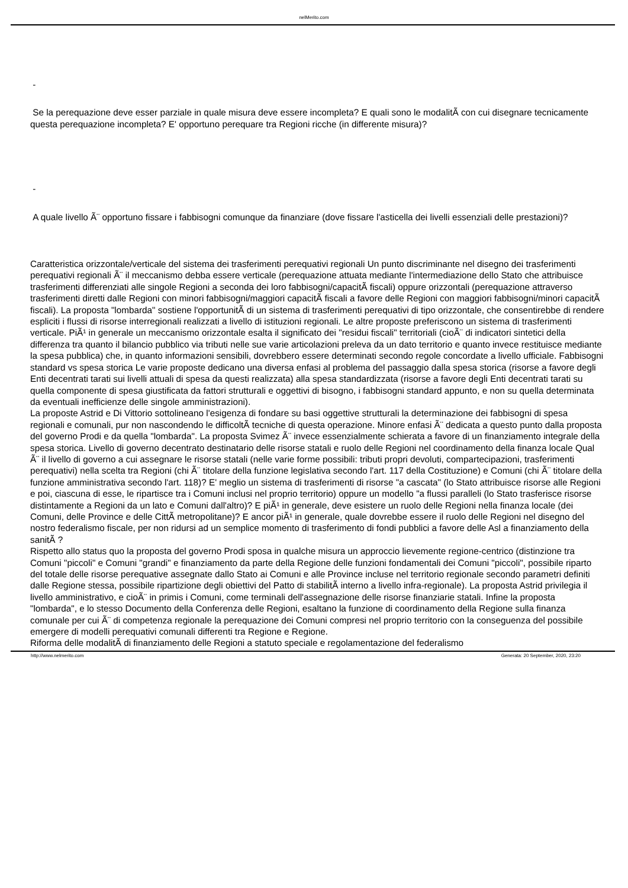nelMerito.com
-
Se la perequazione deve esser parziale in quale misura deve essere incompleta? E quali sono le modalitÃ con cui disegnare tecnicamente questa perequazione incompleta? E' opportuno perequare tra Regioni ricche (in differente misura)?
-
A quale livello Ã¨ opportuno fissare i fabbisogni comunque da finanziare (dove fissare l'asticella dei livelli essenziali delle prestazioni)?
Caratteristica orizzontale/verticale del sistema dei trasferimenti perequativi regionali Un punto discriminante nel disegno dei trasferimenti perequativi regionali Ã¨ il meccanismo debba essere verticale (perequazione attuata mediante l'intermediazione dello Stato che attribuisce trasferimenti differenziati alle singole Regioni a seconda dei loro fabbisogni/capacitÃ fiscali) oppure orizzontali (perequazione attraverso trasferimenti diretti dalle Regioni con minori fabbisogni/maggiori capacitÃ fiscali a favore delle Regioni con maggiori fabbisogni/minori capacitÃ fiscali). La proposta "lombarda" sostiene l'opportunitÃ di un sistema di trasferimenti perequativi di tipo orizzontale, che consentirebbe di rendere espliciti i flussi di risorse interregionali realizzati a livello di istituzioni regionali. Le altre proposte preferiscono un sistema di trasferimenti verticale. PiÃ¹ in generale un meccanismo orizzontale esalta il significato dei "residui fiscali" territoriali (cioÃ¨ di indicatori sintetici della differenza tra quanto il bilancio pubblico via tributi nelle sue varie articolazioni preleva da un dato territorio e quanto invece restituisce mediante la spesa pubblica) che, in quanto informazioni sensibili, dovrebbero essere determinati secondo regole concordate a livello ufficiale. Fabbisogni standard vs spesa storica Le varie proposte dedicano una diversa enfasi al problema del passaggio dalla spesa storica (risorse a favore degli Enti decentrati tarati sui livelli attuali di spesa da questi realizzata) alla spesa standardizzata (risorse a favore degli Enti decentrati tarati su quella componente di spesa giustificata da fattori strutturali e oggettivi di bisogno, i fabbisogni standard appunto, e non su quella determinata da eventuali inefficienze delle singole amministrazioni).
La proposte Astrid e Di Vittorio sottolineano l'esigenza di fondare su basi oggettive strutturali la determinazione dei fabbisogni di spesa regionali e comunali, pur non nascondendo le difficoltÃ tecniche di questa operazione. Minore enfasi Ã¨ dedicata a questo punto dalla proposta del governo Prodi e da quella "lombarda". La proposta Svimez Ã¨ invece essenzialmente schierata a favore di un finanziamento integrale della spesa storica. Livello di governo decentrato destinatario delle risorse statali e ruolo delle Regioni nel coordinamento della finanza locale Qual Ã¨ il livello di governo a cui assegnare le risorse statali (nelle varie forme possibili: tributi propri devoluti, compartecipazioni, trasferimenti perequativi) nella scelta tra Regioni (chi Ã¨ titolare della funzione legislativa secondo l'art. 117 della Costituzione) e Comuni (chi Ã¨ titolare della funzione amministrativa secondo l'art. 118)? E' meglio un sistema di trasferimenti di risorse "a cascata" (lo Stato attribuisce risorse alle Regioni e poi, ciascuna di esse, le ripartisce tra i Comuni inclusi nel proprio territorio) oppure un modello "a flussi paralleli (lo Stato trasferisce risorse distintamente a Regioni da un lato e Comuni dall'altro)? E piÃ¹ in generale, deve esistere un ruolo delle Regioni nella finanza locale (dei Comuni, delle Province e delle CittÃ metropolitane)? E ancor piÃ¹ in generale, quale dovrebbe essere il ruolo delle Regioni nel disegno del nostro federalismo fiscale, per non ridursi ad un semplice momento di trasferimento di fondi pubblici a favore delle Asl a finanziamento della sanitÃ ?
Rispetto allo status quo la proposta del governo Prodi sposa in qualche misura un approccio lievemente regione-centrico (distinzione tra Comuni "piccoli" e Comuni "grandi" e finanziamento da parte della Regione delle funzioni fondamentali dei Comuni "piccoli", possibile riparto del totale delle risorse perequative assegnate dallo Stato ai Comuni e alle Province incluse nel territorio regionale secondo parametri definiti dalle Regione stessa, possibile ripartizione degli obiettivi del Patto di stabilitÃ interno a livello infra-regionale). La proposta Astrid privilegia il livello amministrativo, e cioÃ¨ in primis i Comuni, come terminali dell'assegnazione delle risorse finanziarie statali. Infine la proposta "lombarda", e lo stesso Documento della Conferenza delle Regioni, esaltano la funzione di coordinamento della Regione sulla finanza comunale per cui Ã¨ di competenza regionale la perequazione dei Comuni compresi nel proprio territorio con la conseguenza del possibile emergere di modelli perequativi comunali differenti tra Regione e Regione.
Riforma delle modalitÃ di finanziamento delle Regioni a statuto speciale e regolamentazione del federalismo
http://www.nelmerito.com Generata: 20 September, 2020, 23:20